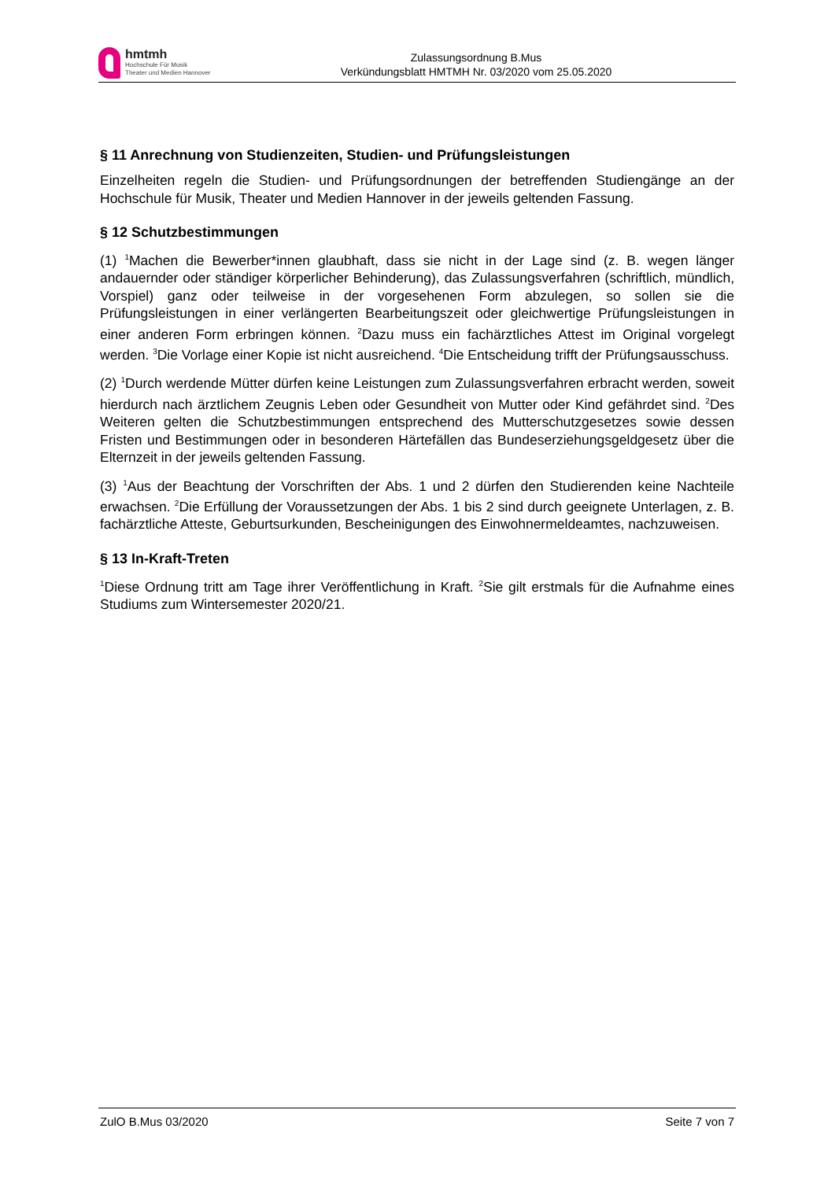hmtmh
Hochschule Für Musik
Theater und Medien Hannover
Zulassungsordnung B.Mus
Verkündungsblatt HMTMH Nr. 03/2020 vom 25.05.2020
§ 11 Anrechnung von Studienzeiten, Studien- und Prüfungsleistungen
Einzelheiten regeln die Studien- und Prüfungsordnungen der betreffenden Studiengänge an der Hochschule für Musik, Theater und Medien Hannover in der jeweils geltenden Fassung.
§ 12 Schutzbestimmungen
(1) <sup>1</sup>Machen die Bewerber*innen glaubhaft, dass sie nicht in der Lage sind (z. B. wegen länger andauernder oder ständiger körperlicher Behinderung), das Zulassungsverfahren (schriftlich, mündlich, Vorspiel) ganz oder teilweise in der vorgesehenen Form abzulegen, so sollen sie die Prüfungsleistungen in einer verlängerten Bearbeitungszeit oder gleichwertige Prüfungsleistungen in einer anderen Form erbringen können. <sup>2</sup>Dazu muss ein fachärztliches Attest im Original vorgelegt werden. <sup>3</sup>Die Vorlage einer Kopie ist nicht ausreichend. <sup>4</sup>Die Entscheidung trifft der Prüfungsausschuss.
(2) <sup>1</sup>Durch werdende Mütter dürfen keine Leistungen zum Zulassungsverfahren erbracht werden, soweit hierdurch nach ärztlichem Zeugnis Leben oder Gesundheit von Mutter oder Kind gefährdet sind. <sup>2</sup>Des Weiteren gelten die Schutzbestimmungen entsprechend des Mutterschutzgesetzes sowie dessen Fristen und Bestimmungen oder in besonderen Härtefällen das Bundeserziehungsgeldgesetz über die Elternzeit in der jeweils geltenden Fassung.
(3) <sup>1</sup>Aus der Beachtung der Vorschriften der Abs. 1 und 2 dürfen den Studierenden keine Nachteile erwachsen. <sup>2</sup>Die Erfüllung der Voraussetzungen der Abs. 1 bis 2 sind durch geeignete Unterlagen, z. B. fachärztliche Atteste, Geburtsurkunden, Bescheinigungen des Einwohnermeldeamtes, nachzuweisen.
§ 13 In-Kraft-Treten
<sup>1</sup> Diese Ordnung tritt am Tage ihrer Veröffentlichung in Kraft. <sup>2</sup>Sie gilt erstmals für die Aufnahme eines Studiums zum Wintersemester 2020/21.
ZulO B.Mus 03/2020 Seite 7 von 7